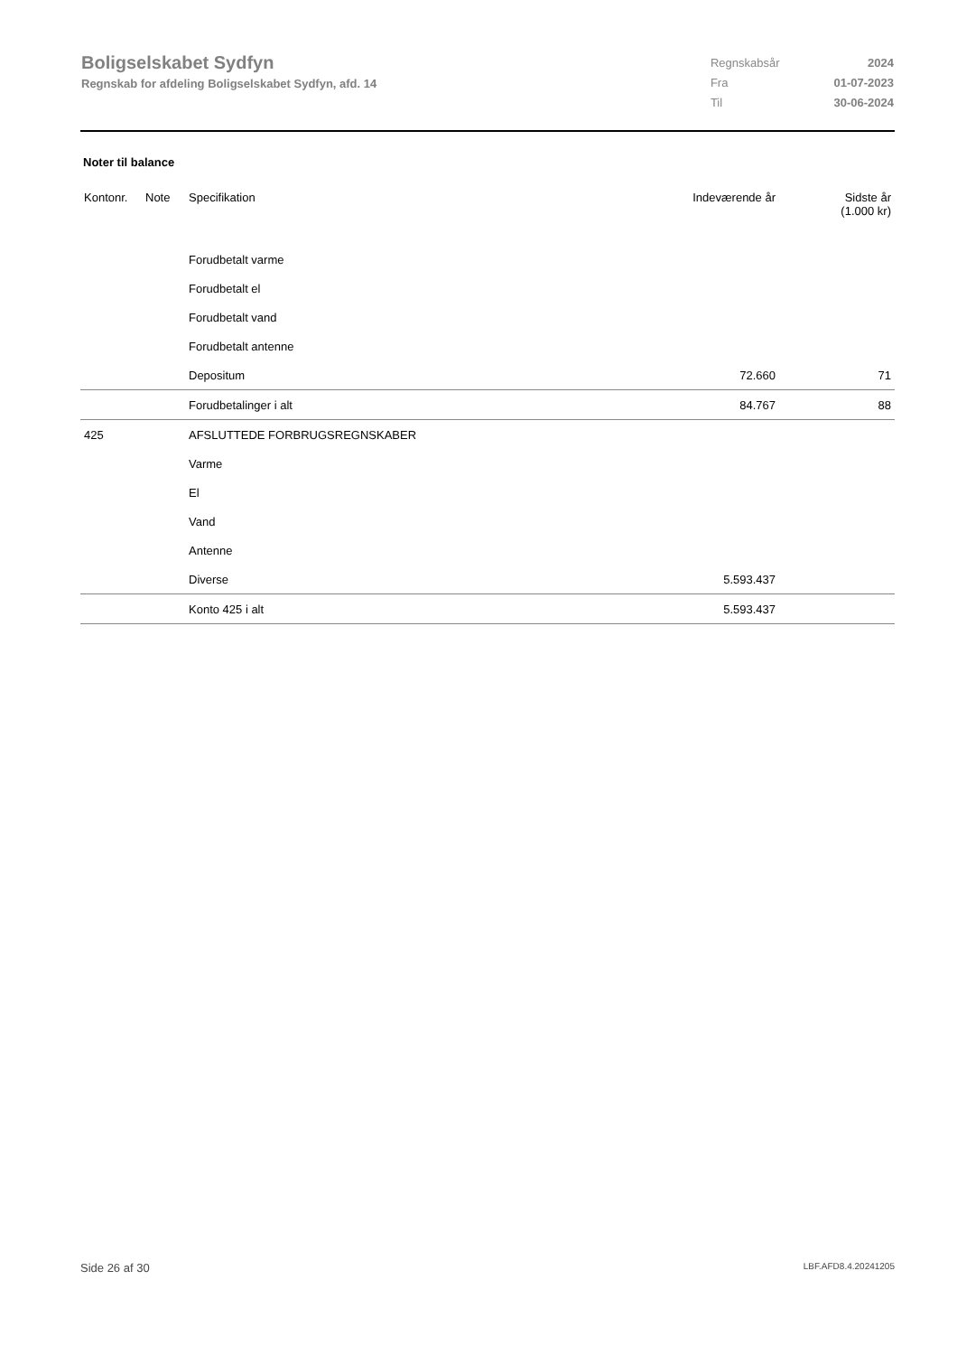Boligselskabet Sydfyn
Regnskab for afdeling Boligselskabet Sydfyn, afd. 14
| Regnskabsår | 2024 |
| Fra | 01-07-2023 |
| Til | 30-06-2024 |
Noter til balance
| Kontonr. | Note | Specifikation | Indeværende år | Sidste år (1.000 kr) |
| --- | --- | --- | --- | --- |
| | | Forudbetalt varme | | |
| | | Forudbetalt el | | |
| | | Forudbetalt vand | | |
| | | Forudbetalt antenne | | |
| | | Depositum | 72.660 | 71 |
| | | Forudbetalinger i alt | 84.767 | 88 |
| 425 | | AFSLUTTEDE FORBRUGSREGNSKABER | | |
| | | Varme | | |
| | | El | | |
| | | Vand | | |
| | | Antenne | | |
| | | Diverse | 5.593.437 | |
| | | Konto 425 i alt | 5.593.437 | |
Side 26 af 30 LBF.AFD8.4.20241205